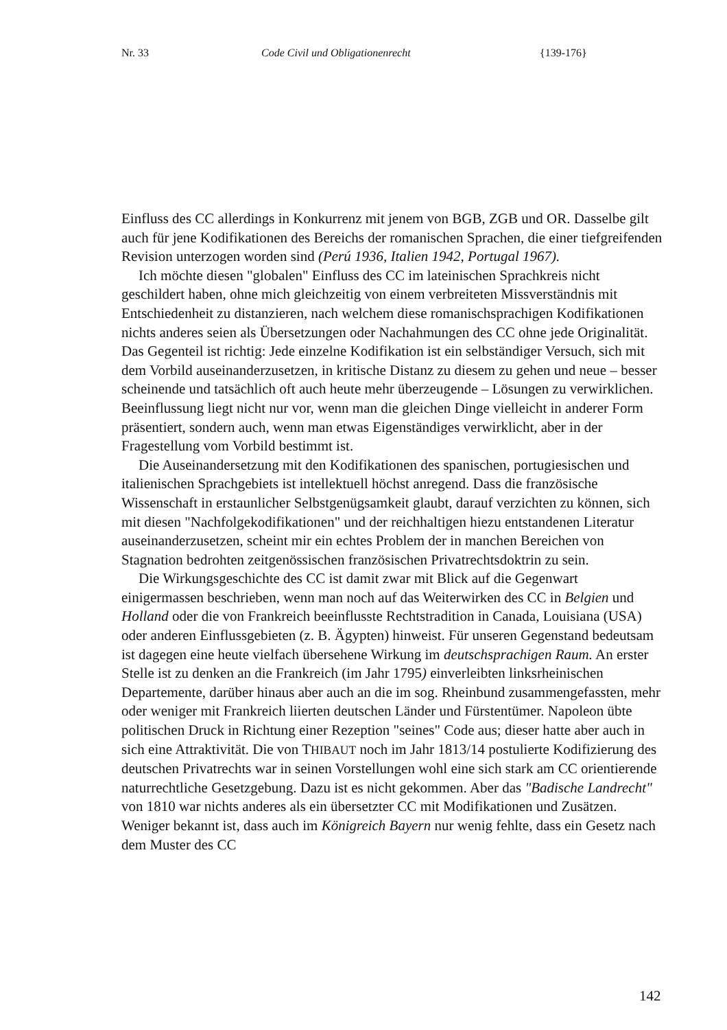Nr. 33
Code Civil und Obligationenrecht
{139-176}
Einfluss des CC allerdings in Konkurrenz mit jenem von BGB, ZGB und OR. Dasselbe gilt auch für jene Kodifikationen des Bereichs der romanischen Sprachen, die einer tiefgreifenden Revision unterzogen worden sind (Perú 1936, Italien 1942, Portugal 1967).
Ich möchte diesen "globalen" Einfluss des CC im lateinischen Sprachkreis nicht geschildert haben, ohne mich gleichzeitig von einem verbreiteten Missverständnis mit Entschiedenheit zu distanzieren, nach welchem diese romanischsprachigen Kodifikationen nichts anderes seien als Übersetzungen oder Nachahmungen des CC ohne jede Originalität. Das Gegenteil ist richtig: Jede einzelne Kodifikation ist ein selbständiger Versuch, sich mit dem Vorbild auseinanderzusetzen, in kritische Distanz zu diesem zu gehen und neue – besser scheinende und tatsächlich oft auch heute mehr überzeugende – Lösungen zu verwirklichen. Beeinflussung liegt nicht nur vor, wenn man die gleichen Dinge vielleicht in anderer Form präsentiert, sondern auch, wenn man etwas Eigenständiges verwirklicht, aber in der Fragestellung vom Vorbild bestimmt ist.
Die Auseinandersetzung mit den Kodifikationen des spanischen, portugiesischen und italienischen Sprachgebiets ist intellektuell höchst anregend. Dass die französische Wissenschaft in erstaunlicher Selbstgenügsamkeit glaubt, darauf verzichten zu können, sich mit diesen "Nachfolgekodifikationen" und der reichhaltigen hiezu entstandenen Literatur auseinanderzusetzen, scheint mir ein echtes Problem der in manchen Bereichen von Stagnation bedrohten zeitgenössischen französischen Privatrechtsdoktrin zu sein.
Die Wirkungsgeschichte des CC ist damit zwar mit Blick auf die Gegenwart einigermassen beschrieben, wenn man noch auf das Weiterwirken des CC in Belgien und Holland oder die von Frankreich beeinflusste Rechtstradition in Canada, Louisiana (USA) oder anderen Einflussgebieten (z. B. Ägypten) hinweist. Für unseren Gegenstand bedeutsam ist dagegen eine heute vielfach übersehene Wirkung im deutschsprachigen Raum. An erster Stelle ist zu denken an die Frankreich (im Jahr 1795) einverleibten linksrheinischen Departemente, darüber hinaus aber auch an die im sog. Rheinbund zusammengefassten, mehr oder weniger mit Frankreich liierten deutschen Länder und Fürstentümer. Napoleon übte politischen Druck in Richtung einer Rezeption "seines" Code aus; dieser hatte aber auch in sich eine Attraktivität. Die von THIBAUT noch im Jahr 1813/14 postulierte Kodifizierung des deutschen Privatrechts war in seinen Vorstellungen wohl eine sich stark am CC orientierende naturrechtliche Gesetzgebung. Dazu ist es nicht gekommen. Aber das "Badische Landrecht" von 1810 war nichts anderes als ein übersetzter CC mit Modifikationen und Zusätzen. Weniger bekannt ist, dass auch im Königreich Bayern nur wenig fehlte, dass ein Gesetz nach dem Muster des CC
142